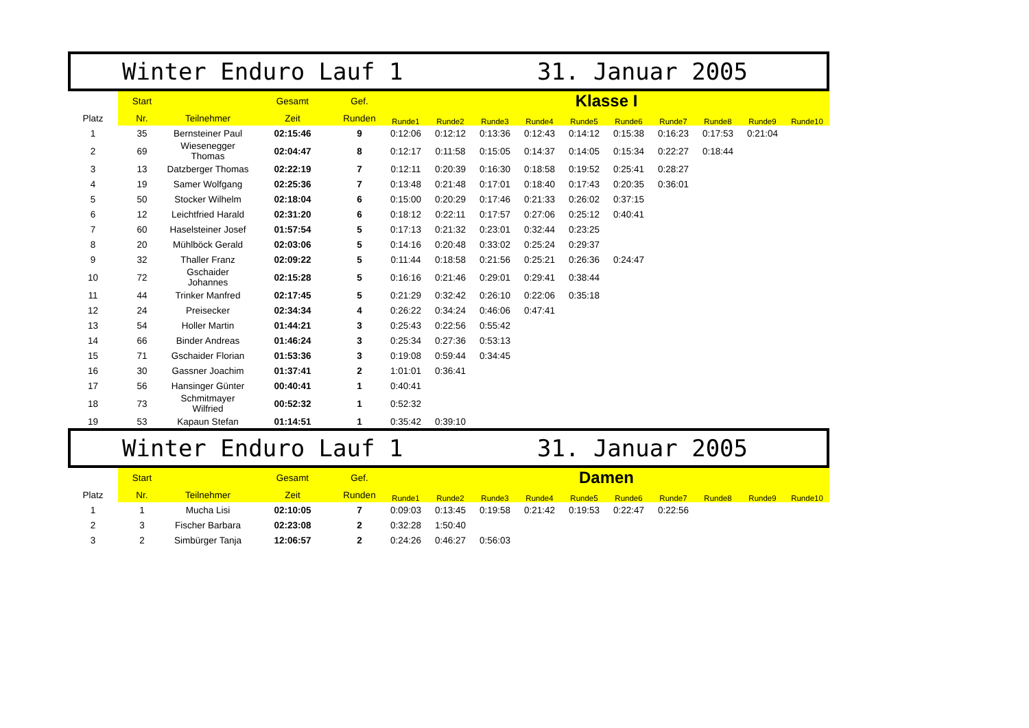Winter Enduro Lauf 1 31. Januar 2005
| | Start | | Gesamt | Gef. | Klasse I | | | | | | | | | |
| --- | --- | --- | --- | --- | --- | --- | --- | --- | --- | --- | --- | --- | --- | --- |
| Platz | Nr. | Teilnehmer | Zeit | Runden | Runde1 | Runde2 | Runde3 | Runde4 | Runde5 | Runde6 | Runde7 | Runde8 | Runde9 | Runde10 |
| 1 | 35 | Bernsteiner Paul | 02:15:46 | 9 | 0:12:06 | 0:12:12 | 0:13:36 | 0:12:43 | 0:14:12 | 0:15:38 | 0:16:23 | 0:17:53 | 0:21:04 | |
| 2 | 69 | Wiesenegger Thomas | 02:04:47 | 8 | 0:12:17 | 0:11:58 | 0:15:05 | 0:14:37 | 0:14:05 | 0:15:34 | 0:22:27 | 0:18:44 | | |
| 3 | 13 | Datzberger Thomas | 02:22:19 | 7 | 0:12:11 | 0:20:39 | 0:16:30 | 0:18:58 | 0:19:52 | 0:25:41 | 0:28:27 | | | |
| 4 | 19 | Samer Wolfgang | 02:25:36 | 7 | 0:13:48 | 0:21:48 | 0:17:01 | 0:18:40 | 0:17:43 | 0:20:35 | 0:36:01 | | | |
| 5 | 50 | Stocker Wilhelm | 02:18:04 | 6 | 0:15:00 | 0:20:29 | 0:17:46 | 0:21:33 | 0:26:02 | 0:37:15 | | | | |
| 6 | 12 | Leichtfried Harald | 02:31:20 | 6 | 0:18:12 | 0:22:11 | 0:17:57 | 0:27:06 | 0:25:12 | 0:40:41 | | | | |
| 7 | 60 | Haselsteiner Josef | 01:57:54 | 5 | 0:17:13 | 0:21:32 | 0:23:01 | 0:32:44 | 0:23:25 | | | | | |
| 8 | 20 | Mühlböck Gerald | 02:03:06 | 5 | 0:14:16 | 0:20:48 | 0:33:02 | 0:25:24 | 0:29:37 | | | | | |
| 9 | 32 | Thaller Franz | 02:09:22 | 5 | 0:11:44 | 0:18:58 | 0:21:56 | 0:25:21 | 0:26:36 | 0:24:47 | | | | |
| 10 | 72 | Gschaider Johannes | 02:15:28 | 5 | 0:16:16 | 0:21:46 | 0:29:01 | 0:29:41 | 0:38:44 | | | | | |
| 11 | 44 | Trinker Manfred | 02:17:45 | 5 | 0:21:29 | 0:32:42 | 0:26:10 | 0:22:06 | 0:35:18 | | | | | |
| 12 | 24 | Preisecker | 02:34:34 | 4 | 0:26:22 | 0:34:24 | 0:46:06 | 0:47:41 | | | | | | |
| 13 | 54 | Holler Martin | 01:44:21 | 3 | 0:25:43 | 0:22:56 | 0:55:42 | | | | | | | |
| 14 | 66 | Binder Andreas | 01:46:24 | 3 | 0:25:34 | 0:27:36 | 0:53:13 | | | | | | | |
| 15 | 71 | Gschaider Florian | 01:53:36 | 3 | 0:19:08 | 0:59:44 | 0:34:45 | | | | | | | |
| 16 | 30 | Gassner Joachim | 01:37:41 | 2 | 1:01:01 | 0:36:41 | | | | | | | | |
| 17 | 56 | Hansinger Günter | 00:40:41 | 1 | 0:40:41 | | | | | | | | | |
| 18 | 73 | Schmitmayer Wilfried | 00:52:32 | 1 | 0:52:32 | | | | | | | | | |
| 19 | 53 | Kapaun Stefan | 01:14:51 | 1 | 0:35:42 | 0:39:10 | | | | | | | | |
Winter Enduro Lauf 1 31. Januar 2005
| | Start | | Gesamt | Gef. | Damen | | | | | | | | | |
| --- | --- | --- | --- | --- | --- | --- | --- | --- | --- | --- | --- | --- | --- | --- |
| Platz | Nr. | Teilnehmer | Zeit | Runden | Runde1 | Runde2 | Runde3 | Runde4 | Runde5 | Runde6 | Runde7 | Runde8 | Runde9 | Runde10 |
| 1 | 1 | Mucha Lisi | 02:10:05 | 7 | 0:09:03 | 0:13:45 | 0:19:58 | 0:21:42 | 0:19:53 | 0:22:47 | 0:22:56 | | | |
| 2 | 3 | Fischer Barbara | 02:23:08 | 2 | 0:32:28 | 1:50:40 | | | | | | | | |
| 3 | 2 | Simbürger Tanja | 12:06:57 | 2 | 0:24:26 | 0:46:27 | 0:56:03 | | | | | | | |